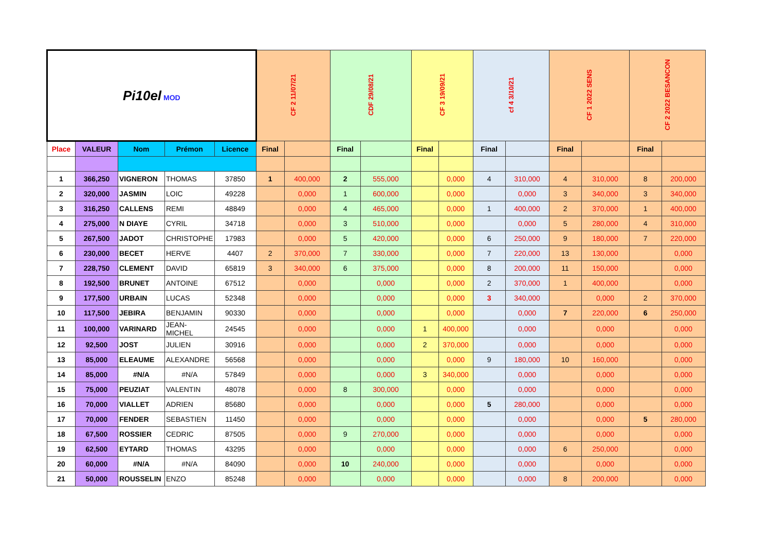| Pi10el MOD | | | | | CF 2 11/07/21 | | CDF 29/08/21 | | CF 3 19/09/21 | | cf 4 3/10/21 | | CF 1 2022 SENS | | CF 2 2022 BESANCON | |
| Place | VALEUR | Nom | Prémon | Licence | Final | | Final | | Final | | Final | | Final | | Final | |
| 1 | 366,250 | VIGNERON | THOMAS | 37850 | 1 | 400,000 | 2 | 555,000 | | 0,000 | 4 | 310,000 | 4 | 310,000 | 8 | 200,000 |
| 2 | 320,000 | JASMIN | LOIC | 49228 | | 0,000 | 1 | 600,000 | | 0,000 | | 0,000 | 3 | 340,000 | 3 | 340,000 |
| 3 | 316,250 | CALLENS | REMI | 48849 | | 0,000 | 4 | 465,000 | | 0,000 | 1 | 400,000 | 2 | 370,000 | 1 | 400,000 |
| 4 | 275,000 | N DIAYE | CYRIL | 34718 | | 0,000 | 3 | 510,000 | | 0,000 | | 0,000 | 5 | 280,000 | 4 | 310,000 |
| 5 | 267,500 | JADOT | CHRISTOPHE | 17983 | | 0,000 | 5 | 420,000 | | 0,000 | 6 | 250,000 | 9 | 180,000 | 7 | 220,000 |
| 6 | 230,000 | BECET | HERVE | 4407 | 2 | 370,000 | 7 | 330,000 | | 0,000 | 7 | 220,000 | 13 | 130,000 | | 0,000 |
| 7 | 228,750 | CLEMENT | DAVID | 65819 | 3 | 340,000 | 6 | 375,000 | | 0,000 | 8 | 200,000 | 11 | 150,000 | | 0,000 |
| 8 | 192,500 | BRUNET | ANTOINE | 67512 | | 0,000 | | 0,000 | | 0,000 | 2 | 370,000 | 1 | 400,000 | | 0,000 |
| 9 | 177,500 | URBAIN | LUCAS | 52348 | | 0,000 | | 0,000 | | 0,000 | 3 | 340,000 | | 0,000 | 2 | 370,000 |
| 10 | 117,500 | JEBIRA | BENJAMIN | 90330 | | 0,000 | | 0,000 | | 0,000 | | 0,000 | 7 | 220,000 | 6 | 250,000 |
| 11 | 100,000 | VARINARD | JEAN-MICHEL | 24545 | | 0,000 | | 0,000 | 1 | 400,000 | | 0,000 | | 0,000 | | 0,000 |
| 12 | 92,500 | JOST | JULIEN | 30916 | | 0,000 | | 0,000 | 2 | 370,000 | | 0,000 | | 0,000 | | 0,000 |
| 13 | 85,000 | ELEAUME | ALEXANDRE | 56568 | | 0,000 | | 0,000 | | 0,000 | 9 | 180,000 | 10 | 160,000 | | 0,000 |
| 14 | 85,000 | #N/A | #N/A | 57849 | | 0,000 | | 0,000 | 3 | 340,000 | | 0,000 | | 0,000 | | 0,000 |
| 15 | 75,000 | PEUZIAT | VALENTIN | 48078 | | 0,000 | 8 | 300,000 | | 0,000 | | 0,000 | | 0,000 | | 0,000 |
| 16 | 70,000 | VIALLET | ADRIEN | 85680 | | 0,000 | | 0,000 | | 0,000 | 5 | 280,000 | | 0,000 | | 0,000 |
| 17 | 70,000 | FENDER | SEBASTIEN | 11450 | | 0,000 | | 0,000 | | 0,000 | | 0,000 | | 0,000 | 5 | 280,000 |
| 18 | 67,500 | ROSSIER | CEDRIC | 87505 | | 0,000 | 9 | 270,000 | | 0,000 | | 0,000 | | 0,000 | | 0,000 |
| 19 | 62,500 | EYTARD | THOMAS | 43295 | | 0,000 | | 0,000 | | 0,000 | | 0,000 | 6 | 250,000 | | 0,000 |
| 20 | 60,000 | #N/A | #N/A | 84090 | | 0,000 | 10 | 240,000 | | 0,000 | | 0,000 | | 0,000 | | 0,000 |
| 21 | 50,000 | ROUSSELIN | ENZO | 85248 | | 0,000 | | 0,000 | | 0,000 | | 0,000 | 8 | 200,000 | | 0,000 |